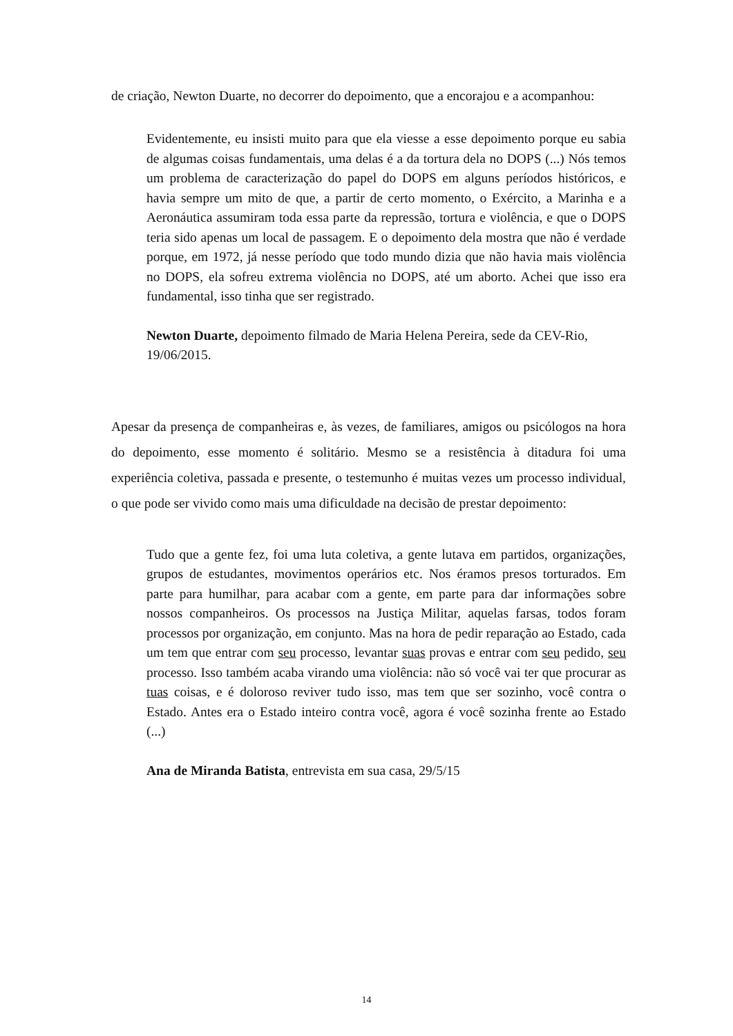de criação, Newton Duarte, no decorrer do depoimento, que a encorajou e a acompanhou:
Evidentemente, eu insisti muito para que ela viesse a esse depoimento porque eu sabia de algumas coisas fundamentais, uma delas é a da tortura dela no DOPS (...) Nós temos um problema de caracterização do papel do DOPS em alguns períodos históricos, e havia sempre um mito de que, a partir de certo momento, o Exército, a Marinha e a Aeronáutica assumiram toda essa parte da repressão, tortura e violência, e que o DOPS teria sido apenas um local de passagem. E o depoimento dela mostra que não é verdade porque, em 1972, já nesse período que todo mundo dizia que não havia mais violência no DOPS, ela sofreu extrema violência no DOPS, até um aborto. Achei que isso era fundamental, isso tinha que ser registrado.
Newton Duarte, depoimento filmado de Maria Helena Pereira, sede da CEV-Rio, 19/06/2015.
Apesar da presença de companheiras e, às vezes, de familiares, amigos ou psicólogos na hora do depoimento, esse momento é solitário. Mesmo se a resistência à ditadura foi uma experiência coletiva, passada e presente, o testemunho é muitas vezes um processo individual, o que pode ser vivido como mais uma dificuldade na decisão de prestar depoimento:
Tudo que a gente fez, foi uma luta coletiva, a gente lutava em partidos, organizações, grupos de estudantes, movimentos operários etc. Nos éramos presos torturados. Em parte para humilhar, para acabar com a gente, em parte para dar informações sobre nossos companheiros. Os processos na Justiça Militar, aquelas farsas, todos foram processos por organização, em conjunto. Mas na hora de pedir reparação ao Estado, cada um tem que entrar com seu processo, levantar suas provas e entrar com seu pedido, seu processo. Isso também acaba virando uma violência: não só você vai ter que procurar as tuas coisas, e é doloroso reviver tudo isso, mas tem que ser sozinho, você contra o Estado. Antes era o Estado inteiro contra você, agora é você sozinha frente ao Estado (...)
Ana de Miranda Batista, entrevista em sua casa, 29/5/15
14